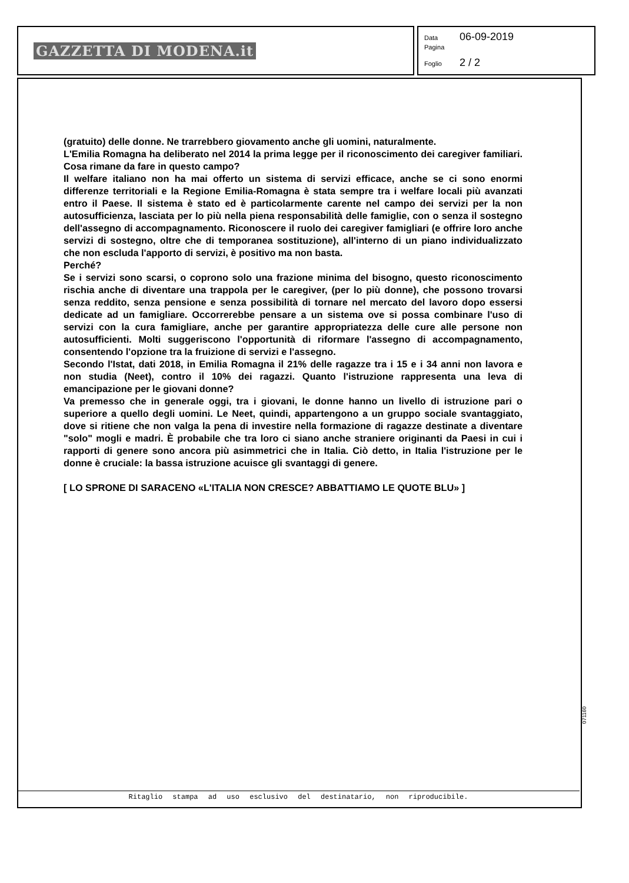GAZZETTA DI MODENA.it
Data 06-09-2019
Pagina
Foglio 2 / 2
(gratuito) delle donne. Ne trarrebbero giovamento anche gli uomini, naturalmente.
L'Emilia Romagna ha deliberato nel 2014 la prima legge per il riconoscimento dei caregiver familiari. Cosa rimane da fare in questo campo?
Il welfare italiano non ha mai offerto un sistema di servizi efficace, anche se ci sono enormi differenze territoriali e la Regione Emilia-Romagna è stata sempre tra i welfare locali più avanzati entro il Paese. Il sistema è stato ed è particolarmente carente nel campo dei servizi per la non autosufficienza, lasciata per lo più nella piena responsabilità delle famiglie, con o senza il sostegno dell'assegno di accompagnamento. Riconoscere il ruolo dei caregiver famigliari (e offrire loro anche servizi di sostegno, oltre che di temporanea sostituzione), all'interno di un piano individualizzato che non escluda l'apporto di servizi, è positivo ma non basta.
Perché?
Se i servizi sono scarsi, o coprono solo una frazione minima del bisogno, questo riconoscimento rischia anche di diventare una trappola per le caregiver, (per lo più donne), che possono trovarsi senza reddito, senza pensione e senza possibilità di tornare nel mercato del lavoro dopo essersi dedicate ad un famigliare. Occorrerebbe pensare a un sistema ove si possa combinare l'uso di servizi con la cura famigliare, anche per garantire appropriatezza delle cure alle persone non autosufficienti. Molti suggeriscono l'opportunità di riformare l'assegno di accompagnamento, consentendo l'opzione tra la fruizione di servizi e l'assegno.
Secondo l'Istat, dati 2018, in Emilia Romagna il 21% delle ragazze tra i 15 e i 34 anni non lavora e non studia (Neet), contro il 10% dei ragazzi. Quanto l'istruzione rappresenta una leva di emancipazione per le giovani donne?
Va premesso che in generale oggi, tra i giovani, le donne hanno un livello di istruzione pari o superiore a quello degli uomini. Le Neet, quindi, appartengono a un gruppo sociale svantaggiato, dove si ritiene che non valga la pena di investire nella formazione di ragazze destinate a diventare "solo" mogli e madri. È probabile che tra loro ci siano anche straniere originanti da Paesi in cui i rapporti di genere sono ancora più asimmetrici che in Italia. Ciò detto, in Italia l'istruzione per le donne è cruciale: la bassa istruzione acuisce gli svantaggi di genere.
[ LO SPRONE DI SARACENO «L'ITALIA NON CRESCE? ABBATTIAMO LE QUOTE BLU» ]
071160
Ritaglio stampa ad uso esclusivo del destinatario, non riproducibile.